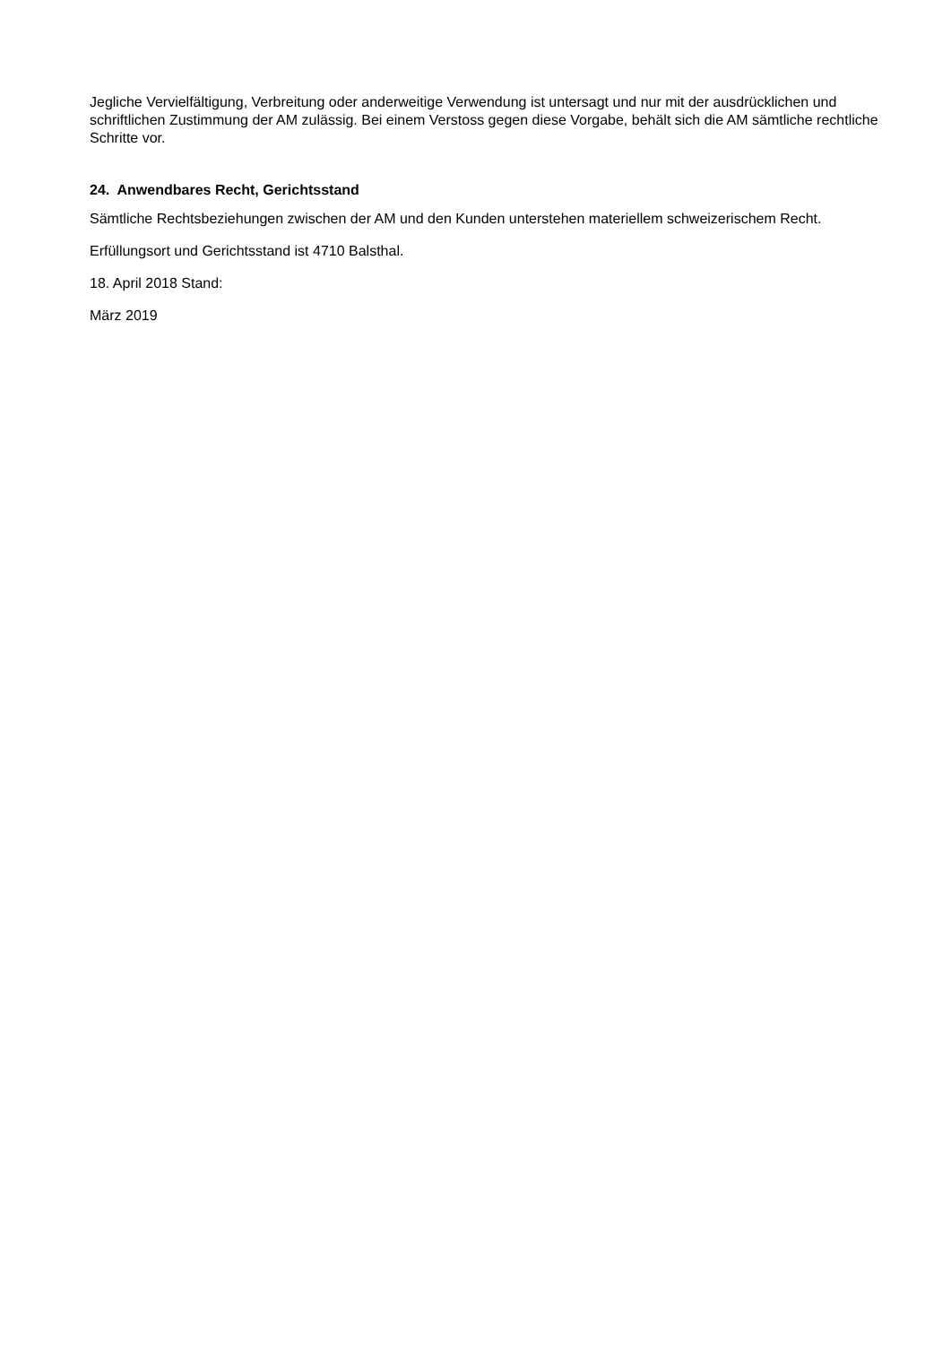Jegliche Vervielfältigung, Verbreitung oder anderweitige Verwendung ist untersagt und nur mit der ausdrücklichen und schriftlichen Zustimmung der AM zulässig. Bei einem Verstoss gegen diese Vorgabe, behält sich die AM sämtliche rechtliche Schritte vor.
24. Anwendbares Recht, Gerichtsstand
Sämtliche Rechtsbeziehungen zwischen der AM und den Kunden unterstehen materiellem schweizerischem Recht.
Erfüllungsort und Gerichtsstand ist 4710 Balsthal.
18. April 2018 Stand:
März 2019